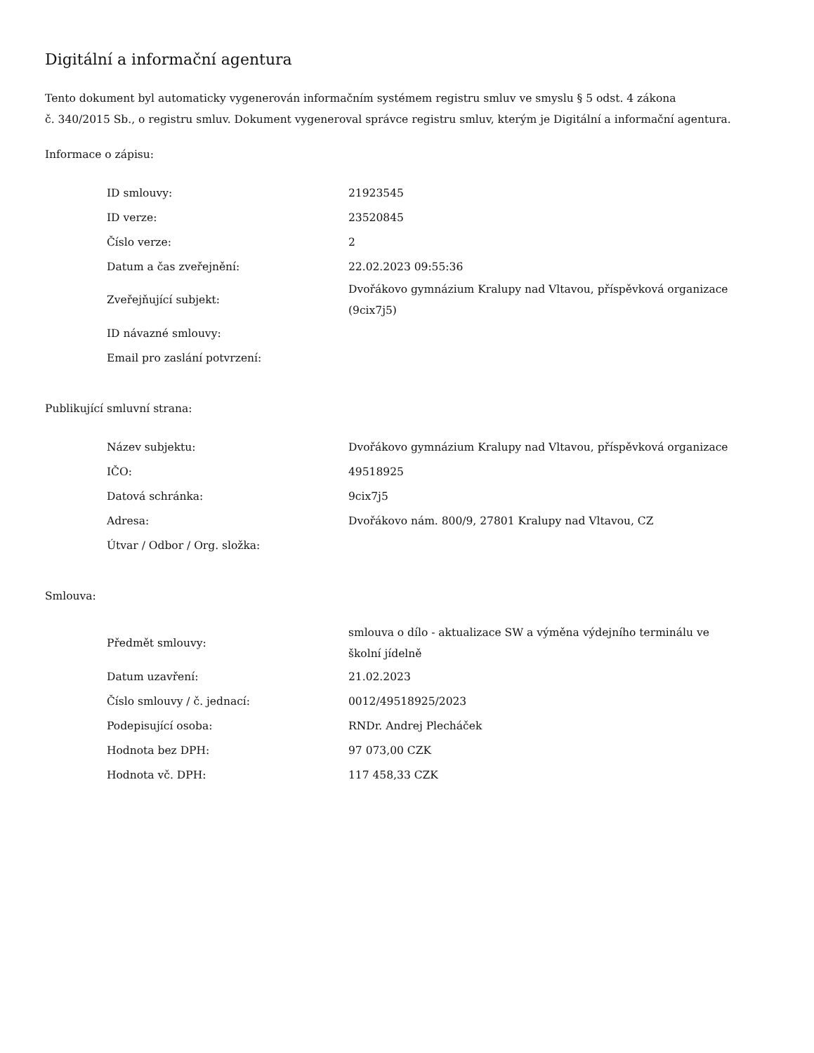Digitální a informační agentura
Tento dokument byl automaticky vygenerován informačním systémem registru smluv ve smyslu § 5 odst. 4 zákona
č. 340/2015 Sb., o registru smluv. Dokument vygeneroval správce registru smluv, kterým je Digitální a informační agentura.
Informace o zápisu:
| ID smlouvy: | 21923545 |
| ID verze: | 23520845 |
| Číslo verze: | 2 |
| Datum a čas zveřejnění: | 22.02.2023 09:55:36 |
| Zveřejňující subjekt: | Dvořákovo gymnázium Kralupy nad Vltavou, příspěvková organizace (9cix7j5) |
| ID návazné smlouvy: | |
| Email pro zaslání potvrzení: | |
Publikující smluvní strana:
| Název subjektu: | Dvořákovo gymnázium Kralupy nad Vltavou, příspěvková organizace |
| IČO: | 49518925 |
| Datová schránka: | 9cix7j5 |
| Adresa: | Dvořákovo nám. 800/9, 27801 Kralupy nad Vltavou, CZ |
| Útvar / Odbor / Org. složka: | |
Smlouva:
| Předmět smlouvy: | smlouva o dílo - aktualizace SW a výměna výdejního terminálu ve školní jídelně |
| Datum uzavření: | 21.02.2023 |
| Číslo smlouvy / č. jednací: | 0012/49518925/2023 |
| Podepisující osoba: | RNDr. Andrej Plecháček |
| Hodnota bez DPH: | 97 073,00 CZK |
| Hodnota vč. DPH: | 117 458,33 CZK |